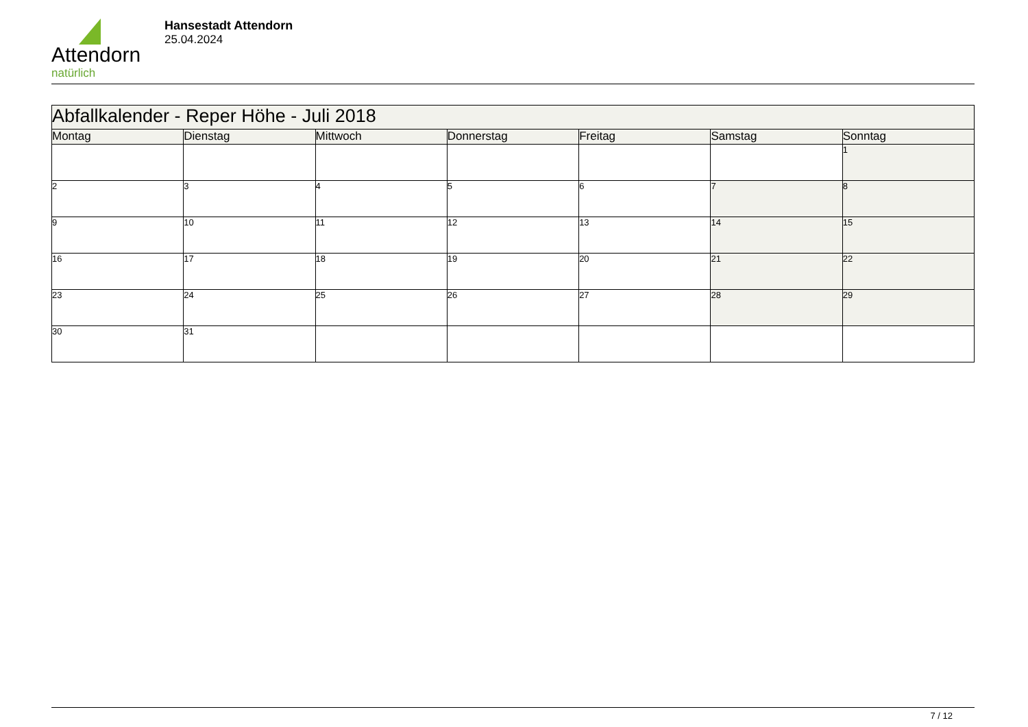Attendorn
natürlich
Hansestadt Attendorn
25.04.2024
| Abfallkalender - Reper Höhe - Juli 2018 | | | | | | |
| Montag | Dienstag | Mittwoch | Donnerstag | Freitag | Samstag | Sonntag |
| | | | | | | 1 |
| 2 | 3 | 4 | 5 | 6 | 7 | 8 |
| 9 | 10 | 11 | 12 | 13 | 14 | 15 |
| 16 | 17 | 18 | 19 | 20 | 21 | 22 |
| 23 | 24 | 25 | 26 | 27 | 28 | 29 |
| 30 | 31 | | | | | |
7 / 12